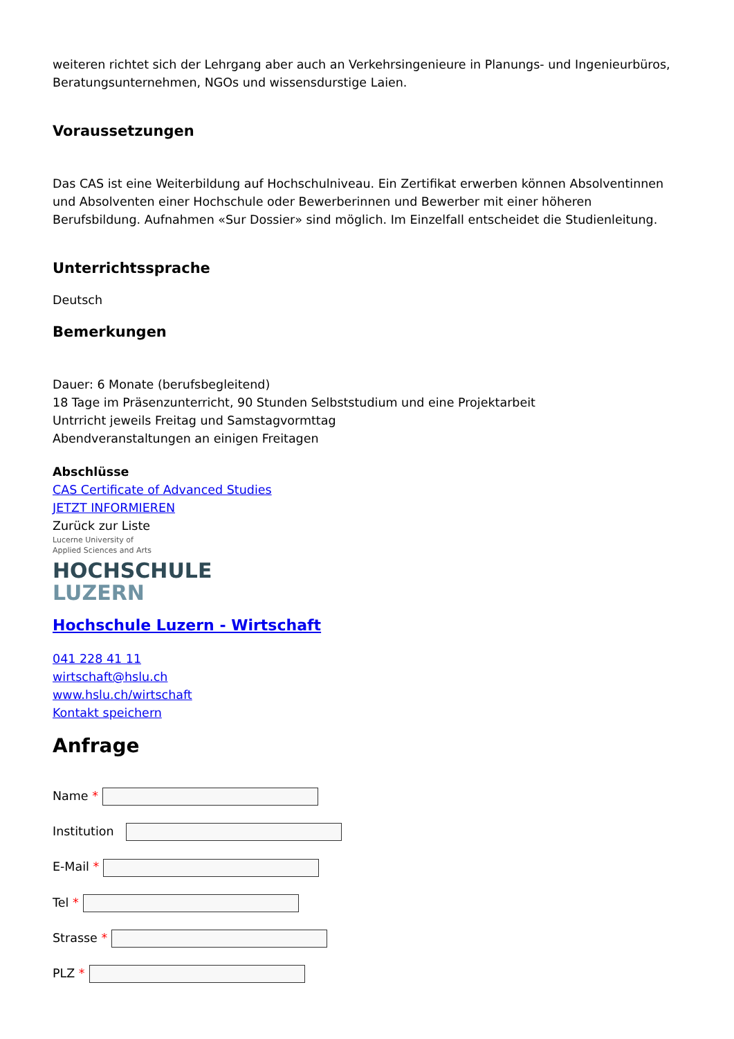weiteren richtet sich der Lehrgang aber auch an Verkehrsingenieure in Planungs- und Ingenieurbüros, Beratungsunternehmen, NGOs und wissensdurstige Laien.
Voraussetzungen
Das CAS ist eine Weiterbildung auf Hochschulniveau. Ein Zertifikat erwerben können Absolventinnen und Absolventen einer Hochschule oder Bewerberinnen und Bewerber mit einer höheren Berufsbildung. Aufnahmen «Sur Dossier» sind möglich. Im Einzelfall entscheidet die Studienleitung.
Unterrichtssprache
Deutsch
Bemerkungen
Dauer: 6 Monate (berufsbegleitend)
18 Tage im Präsenzunterricht, 90 Stunden Selbststudium und eine Projektarbeit
Untrricht jeweils Freitag und Samstagvormttag
Abendveranstaltungen an einigen Freitagen
Abschlüsse
CAS Certificate of Advanced Studies
JETZT INFORMIEREN
Zurück zur Liste
Lucerne University of
Applied Sciences and Arts
HOCHSCHULE
LUZERN
Hochschule Luzern - Wirtschaft
041 228 41 11
wirtschaft@hslu.ch
www.hslu.ch/wirtschaft
Kontakt speichern
Anfrage
Name *
Institution
E-Mail *
Tel *
Strasse *
PLZ *